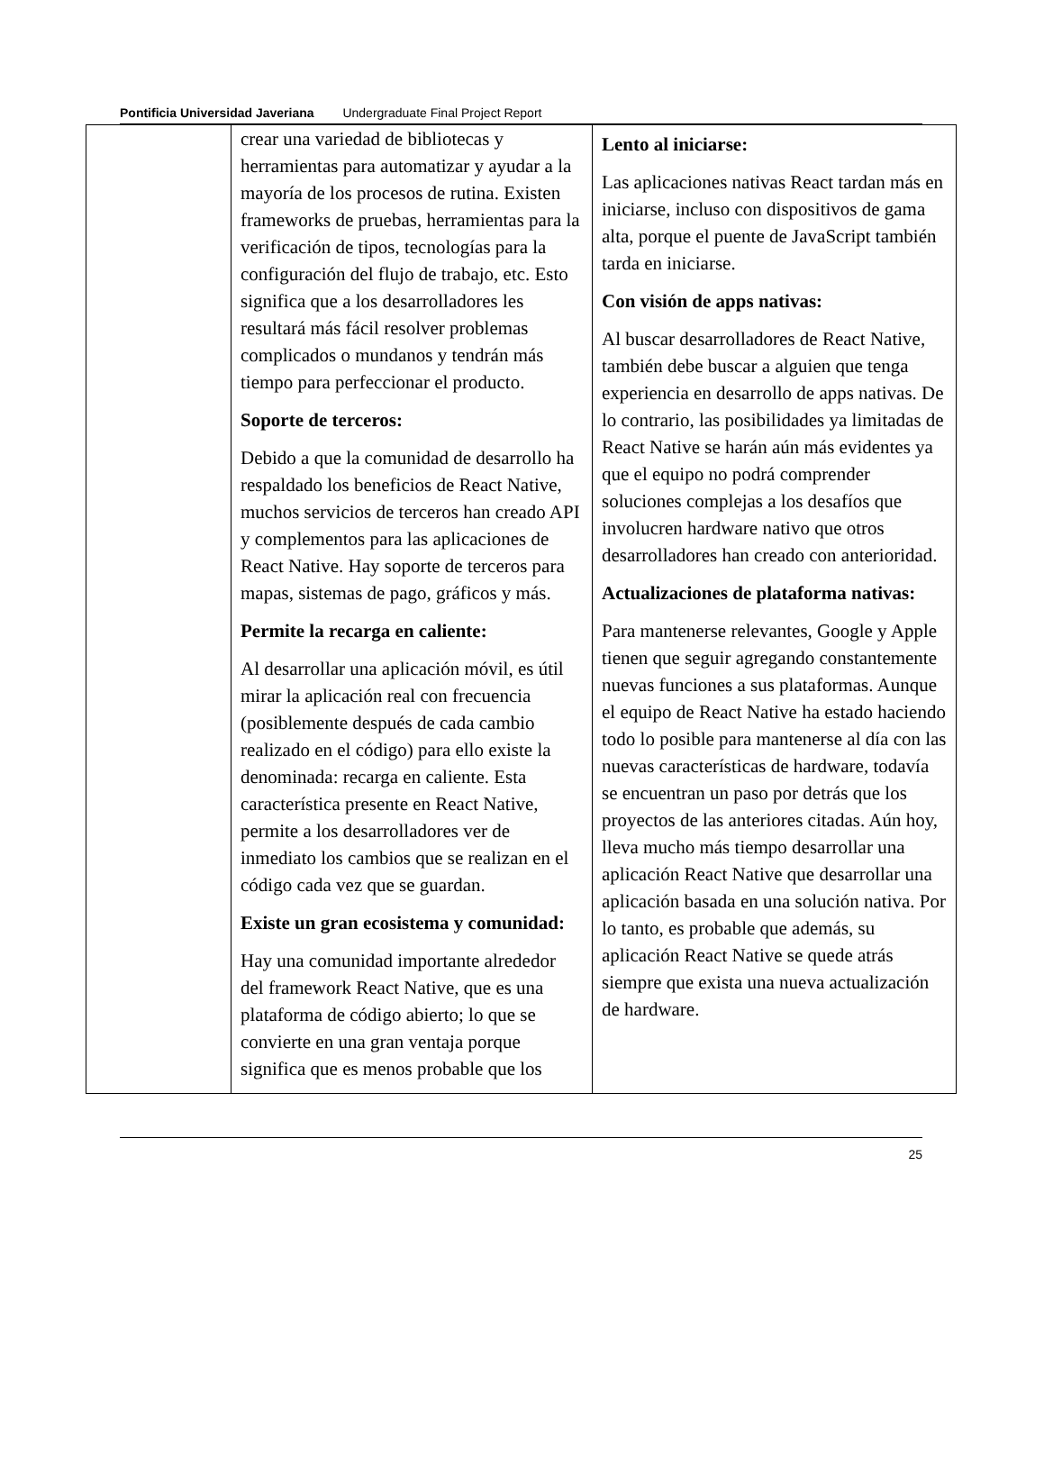Pontificia Universidad Javeriana Undergraduate Final Project Report
| | crear una variedad de bibliotecas y herramientas para automatizar y ayudar a la mayoría de los procesos de rutina. Existen frameworks de pruebas, herramientas para la verificación de tipos, tecnologías para la configuración del flujo de trabajo, etc. Esto significa que a los desarrolladores les resultará más fácil resolver problemas complicados o mundanos y tendrán más tiempo para perfeccionar el producto. Soporte de terceros: Debido a que la comunidad de desarrollo ha respaldado los beneficios de React Native, muchos servicios de terceros han creado API y complementos para las aplicaciones de React Native. Hay soporte de terceros para mapas, sistemas de pago, gráficos y más. Permite la recarga en caliente: Al desarrollar una aplicación móvil, es útil mirar la aplicación real con frecuencia (posiblemente después de cada cambio realizado en el código) para ello existe la denominada: recarga en caliente. Esta característica presente en React Native, permite a los desarrolladores ver de inmediato los cambios que se realizan en el código cada vez que se guardan. Existe un gran ecosistema y comunidad: Hay una comunidad importante alrededor del framework React Native, que es una plataforma de código abierto; lo que se convierte en una gran ventaja porque significa que es menos probable que los | Lento al iniciarse: Las aplicaciones nativas React tardan más en iniciarse, incluso con dispositivos de gama alta, porque el puente de JavaScript también tarda en iniciarse. Con visión de apps nativas: Al buscar desarrolladores de React Native, también debe buscar a alguien que tenga experiencia en desarrollo de apps nativas. De lo contrario, las posibilidades ya limitadas de React Native se harán aún más evidentes ya que el equipo no podrá comprender soluciones complejas a los desafíos que involucren hardware nativo que otros desarrolladores han creado con anterioridad. Actualizaciones de plataforma nativas: Para mantenerse relevantes, Google y Apple tienen que seguir agregando constantemente nuevas funciones a sus plataformas. Aunque el equipo de React Native ha estado haciendo todo lo posible para mantenerse al día con las nuevas características de hardware, todavía se encuentran un paso por detrás que los proyectos de las anteriores citadas. Aún hoy, lleva mucho más tiempo desarrollar una aplicación React Native que desarrollar una aplicación basada en una solución nativa. Por lo tanto, es probable que además, su aplicación React Native se quede atrás siempre que exista una nueva actualización de hardware. |
25